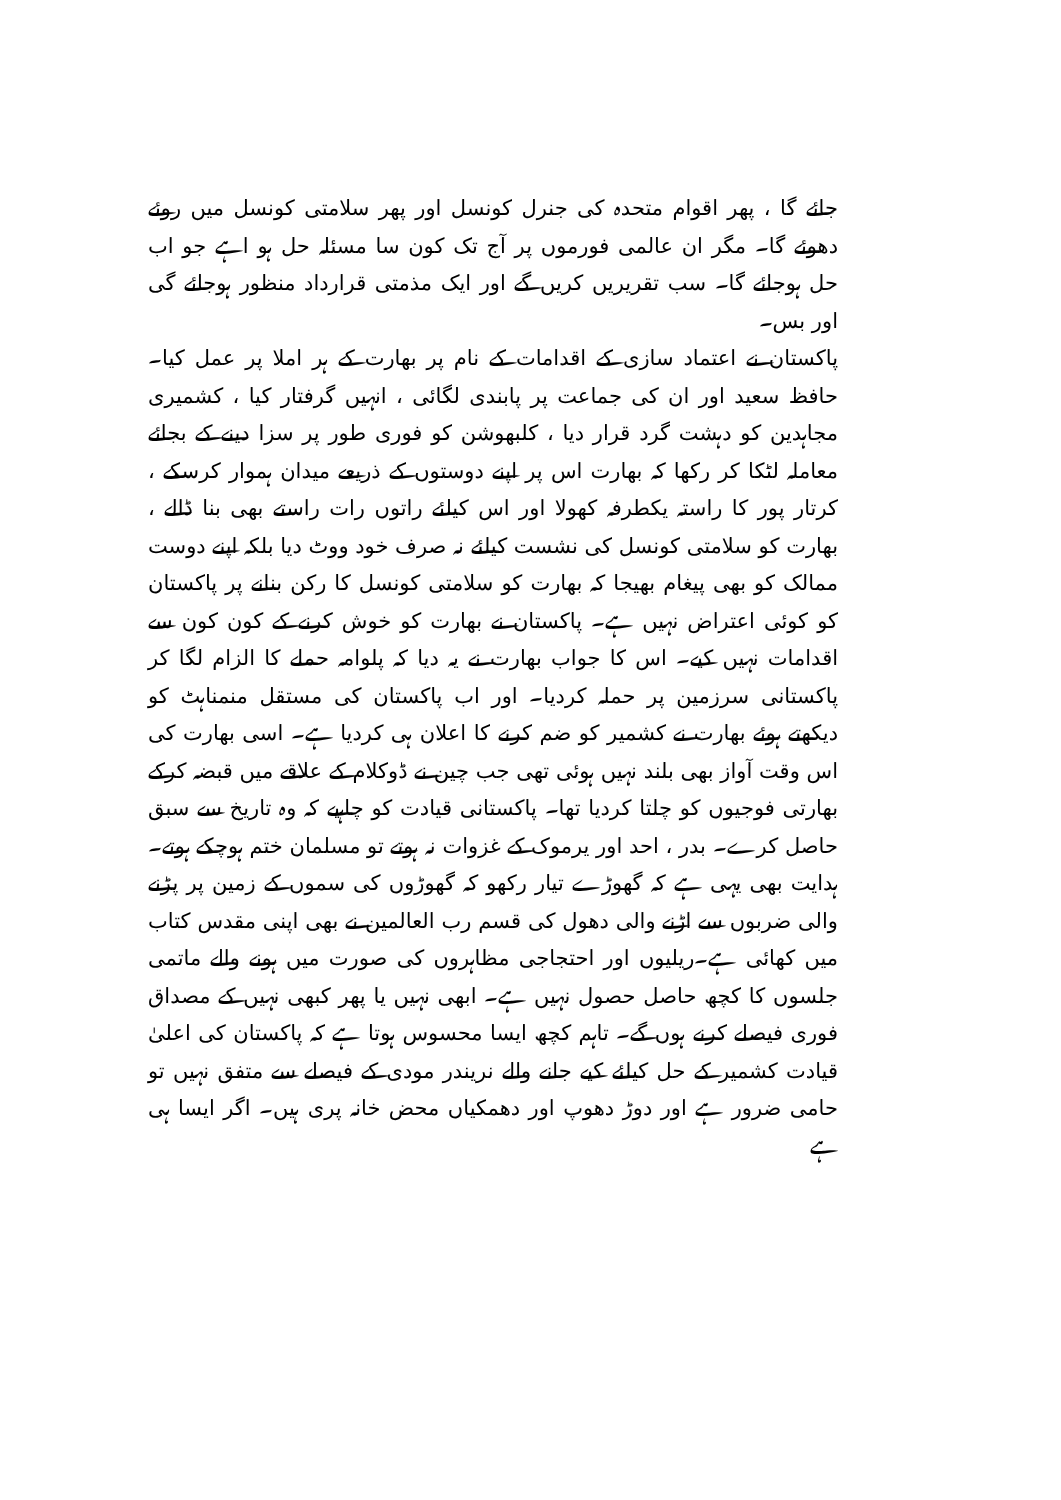جائے گا ، پھر اقوام متحدہ کی جنرل کونسل اور پھر سلامتی کونسل میں روئے دھوئے گا۔ مگر ان عالمی فورموں پر آج تک کون سا مسئلہ حل ہو اہے جو اب حل ہوجائے گا۔ سب تقریریں کریں گے اور ایک مذمتی قرارداد منظور ہوجائے گی اور بس۔
پاکستان نے اعتماد سازی کے اقدامات کے نام پر بھارت کے ہر املا پر عمل کیا۔ حافظ سعید اور ان کی جماعت پر پابندی لگائی ، انہیں گرفتار کیا ، کشمیری مجاہدین کو دہشت گرد قرار دیا ، کلبھوشن کو فوری طور پر سزا دینے کے بجائے معاملہ لٹکا کر رکھا کہ بھارت اس پر اپنے دوستوں کے ذریعے میدان ہموار کرسکے ، کرتار پور کا راستہ یکطرفہ کھولا اور اس کیلئے راتوں رات راستے بھی بنا ڈالے ، بھارت کو سلامتی کونسل کی نشست کیلئے نہ صرف خود ووٹ دیا بلکہ اپنے دوست ممالک کو بھی پیغام بھیجا کہ بھارت کو سلامتی کونسل کا رکن بنانے پر پاکستان کو کوئی اعتراض نہیں ہے۔ پاکستان نے بھارت کو خوش کرنے کے کون کون سے اقدامات نہیں کیے۔ اس کا جواب بھارت نے یہ دیا کہ پلوامہ حملے کا الزام لگا کر پاکستانی سرزمین پر حملہ کردیا۔ اور اب پاکستان کی مستقل منمناہٹ کو دیکھتے ہوئے بھارت نے کشمیر کو ضم کرنے کا اعلان ہی کردیا ہے۔ اسی بھارت کی اس وقت آواز بھی بلند نہیں ہوئی تھی جب چین نے ڈوکلام کے علاقے میں قبضہ کرکے بھارتی فوجیوں کو چلتا کردیا تھا۔ پاکستانی قیادت کو چاہیے کہ وہ تاریخ سے سبق حاصل کرے۔ بدر ، احد اور یرموک کے غزوات نہ ہوتے تو مسلمان ختم ہوچکے ہوتے۔ ہدایت بھی یہی ہے کہ گھوڑے تیار رکھو کہ گھوڑوں کی سموں کے زمین پر پڑنے والی ضربوں سے اڑنے والی دھول کی قسم رب العالمین نے بھی اپنی مقدس کتاب میں کھائی ہے۔ریلیوں اور احتجاجی مظاہروں کی صورت میں ہونے والے ماتمی جلسوں کا کچھ حاصل حصول نہیں ہے۔ ابھی نہیں یا پھر کبھی نہیں کے مصداق فوری فیصلے کرنے ہوں گے۔ تاہم کچھ ایسا محسوس ہوتا ہے کہ پاکستان کی اعلیٰ قیادت کشمیر کے حل کیلئے کیے جانے والے نریندر مودی کے فیصلے سے متفق نہیں تو حامی ضرور ہے اور دوڑ دھوپ اور دھمکیاں محض خانہ پری ہیں۔ اگر ایسا ہی ہے